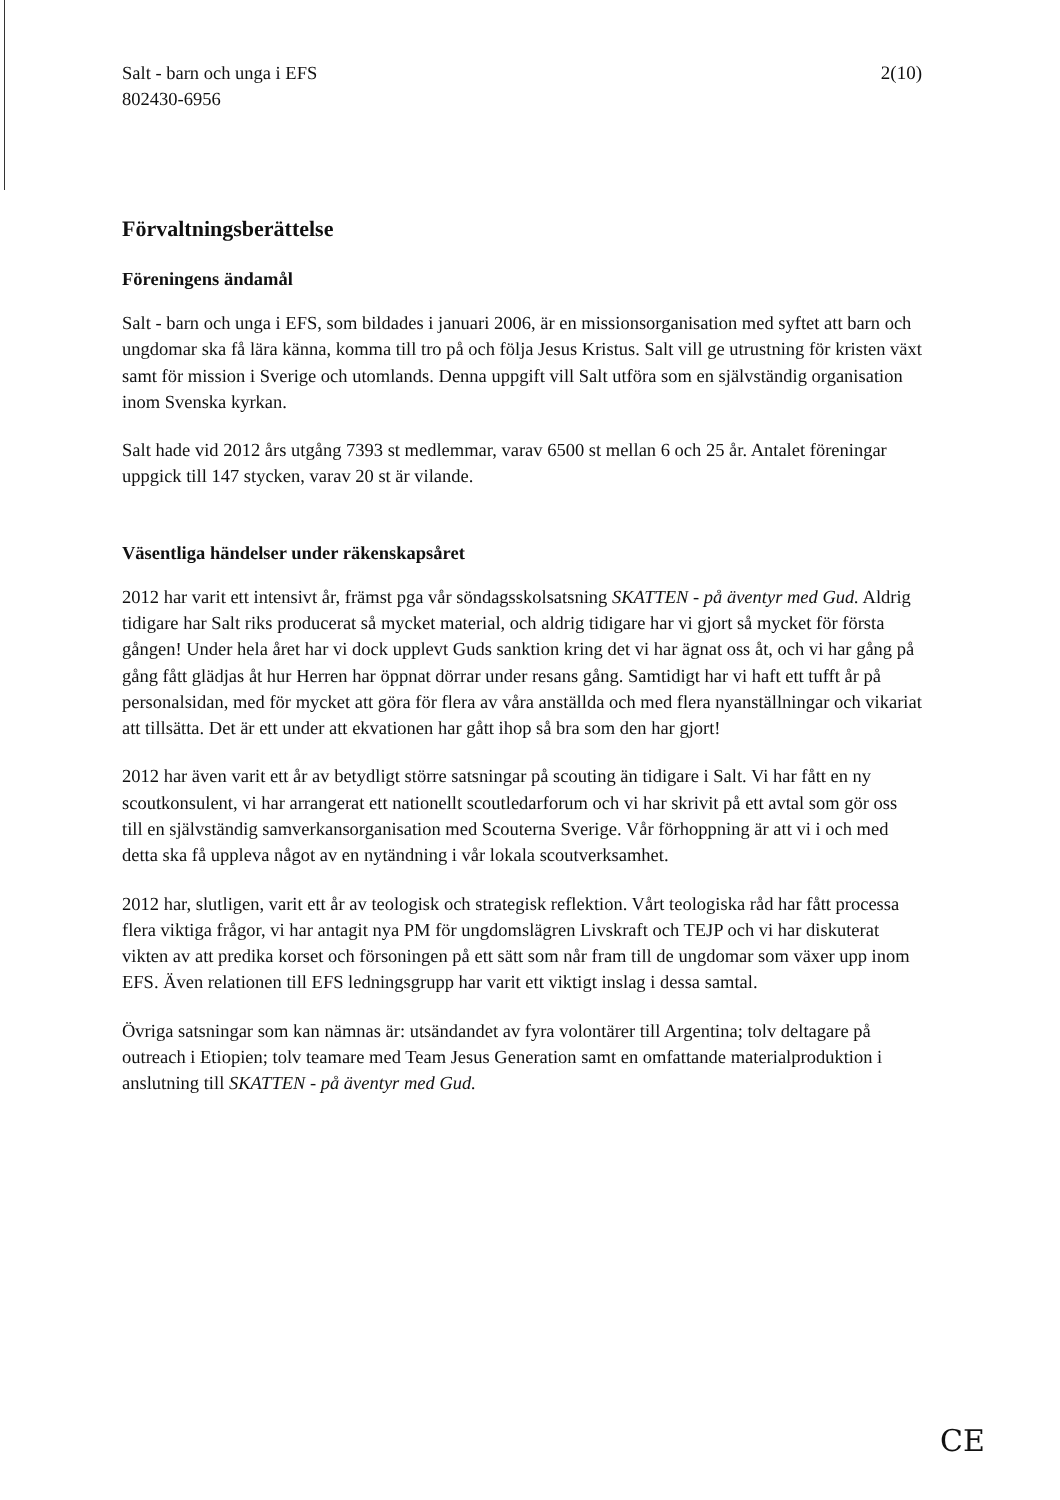Salt - barn och unga i EFS
802430-6956
2(10)
Förvaltningsberättelse
Föreningens ändamål
Salt - barn och unga i EFS, som bildades i januari 2006, är en missionsorganisation med syftet att barn och ungdomar ska få lära känna, komma till tro på och följa Jesus Kristus. Salt vill ge utrustning för kristen växt samt för mission i Sverige och utomlands. Denna uppgift vill Salt utföra som en självständig organisation inom Svenska kyrkan.
Salt hade vid 2012 års utgång 7393 st medlemmar, varav 6500 st mellan 6 och 25 år. Antalet föreningar uppgick till 147 stycken, varav 20 st är vilande.
Väsentliga händelser under räkenskapsåret
2012 har varit ett intensivt år, främst pga vår söndagsskolsatsning SKATTEN - på äventyr med Gud. Aldrig tidigare har Salt riks producerat så mycket material, och aldrig tidigare har vi gjort så mycket för första gången! Under hela året har vi dock upplevt Guds sanktion kring det vi har ägnat oss åt, och vi har gång på gång fått glädjas åt hur Herren har öppnat dörrar under resans gång. Samtidigt har vi haft ett tufft år på personalsidan, med för mycket att göra för flera av våra anställda och med flera nyanställningar och vikariat att tillsätta. Det är ett under att ekvationen har gått ihop så bra som den har gjort!
2012 har även varit ett år av betydligt större satsningar på scouting än tidigare i Salt. Vi har fått en ny scoutkonsulent, vi har arrangerat ett nationellt scoutledarforum och vi har skrivit på ett avtal som gör oss till en självständig samverkansorganisation med Scouterna Sverige. Vår förhoppning är att vi i och med detta ska få uppleva något av en nytändning i vår lokala scoutverksamhet.
2012 har, slutligen, varit ett år av teologisk och strategisk reflektion. Vårt teologiska råd har fått processa flera viktiga frågor, vi har antagit nya PM för ungdomslägren Livskraft och TEJP och vi har diskuterat vikten av att predika korset och försoningen på ett sätt som når fram till de ungdomar som växer upp inom EFS. Även relationen till EFS ledningsgrupp har varit ett viktigt inslag i dessa samtal.
Övriga satsningar som kan nämnas är: utsändandet av fyra volontärer till Argentina; tolv deltagare på outreach i Etiopien; tolv teamare med Team Jesus Generation samt en omfattande materialproduktion i anslutning till SKATTEN - på äventyr med Gud.
CE